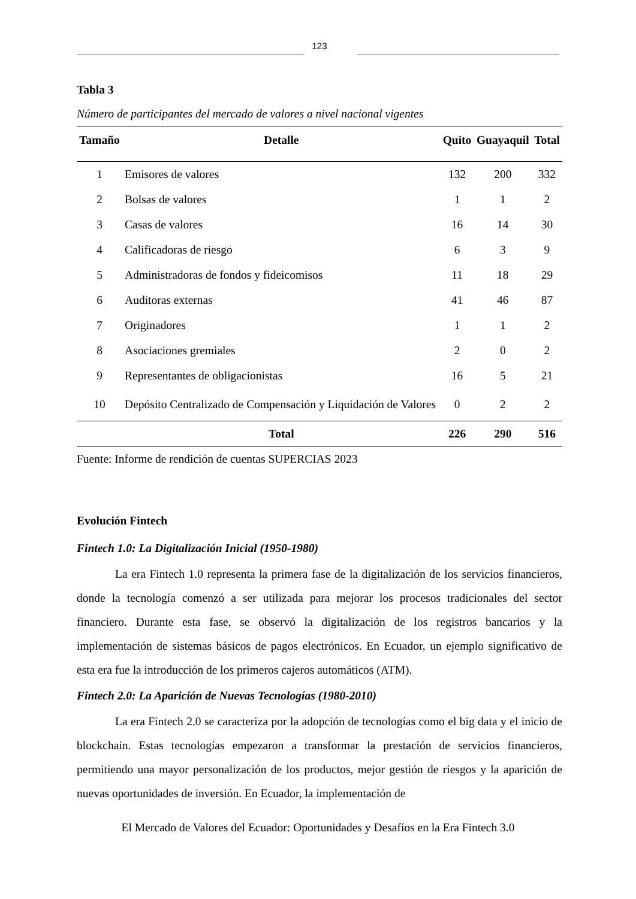123
Tabla 3
Número de participantes del mercado de valores a nivel nacional vigentes
| Tamaño | Detalle | Quito | Guayaquil | Total |
| --- | --- | --- | --- | --- |
| 1 | Emisores de valores | 132 | 200 | 332 |
| 2 | Bolsas de valores | 1 | 1 | 2 |
| 3 | Casas de valores | 16 | 14 | 30 |
| 4 | Calificadoras de riesgo | 6 | 3 | 9 |
| 5 | Administradoras de fondos y fideicomisos | 11 | 18 | 29 |
| 6 | Auditoras externas | 41 | 46 | 87 |
| 7 | Originadores | 1 | 1 | 2 |
| 8 | Asociaciones gremiales | 2 | 0 | 2 |
| 9 | Representantes de obligacionistas | 16 | 5 | 21 |
| 10 | Depósito Centralizado de Compensación y Liquidación de Valores | 0 | 2 | 2 |
| | Total | 226 | 290 | 516 |
Fuente: Informe de rendición de cuentas SUPERCIAS 2023
Evolución Fintech
Fintech 1.0: La Digitalización Inicial (1950-1980)
La era Fintech 1.0 representa la primera fase de la digitalización de los servicios financieros, donde la tecnología comenzó a ser utilizada para mejorar los procesos tradicionales del sector financiero. Durante esta fase, se observó la digitalización de los registros bancarios y la implementación de sistemas básicos de pagos electrónicos. En Ecuador, un ejemplo significativo de esta era fue la introducción de los primeros cajeros automáticos (ATM).
Fintech 2.0: La Aparición de Nuevas Tecnologías (1980-2010)
La era Fintech 2.0 se caracteriza por la adopción de tecnologías como el big data y el inicio de blockchain. Estas tecnologías empezaron a transformar la prestación de servicios financieros, permitiendo una mayor personalización de los productos, mejor gestión de riesgos y la aparición de nuevas oportunidades de inversión. En Ecuador, la implementación de
El Mercado de Valores del Ecuador: Oportunidades y Desafíos en la Era Fintech 3.0